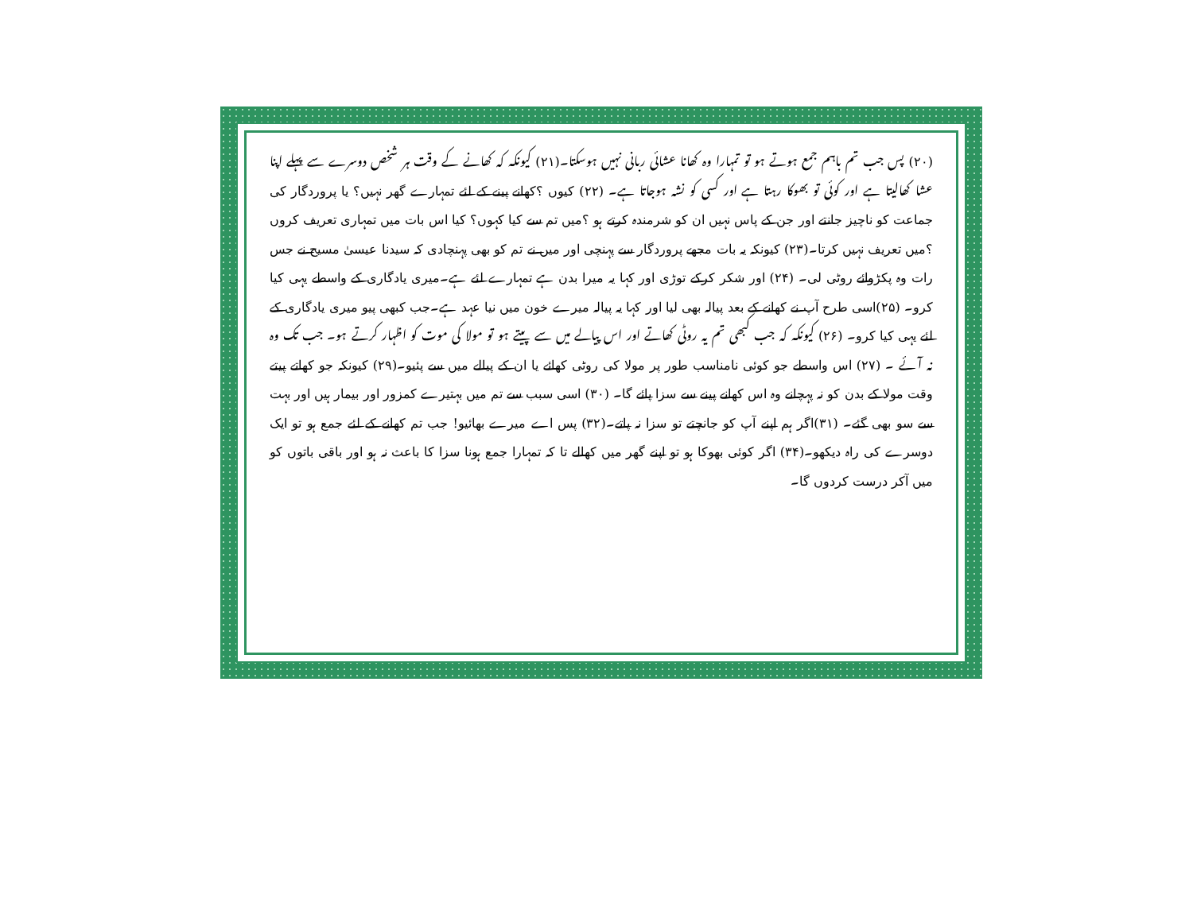(۲۰) پس جب تم باہم جمع ہوتے ہو تو تمہارا وہ کھانا عشائی ربانی نہیں ہوسکتا۔(۲۱) کیونکہ کہ کھانے کے وقت ہر شخص دوسرے سے پہلے اپنا عشا کھالیتا ہے اور کوئی تو بھوکا رہتا ہے اور کسی کو نشہ ہوجاتا ہے۔ (۲۲) کیوں ؟کھانے پینے کے لئے تمہارے گھر نہیں؟ یا پروردگار کی جماعت کو ناچیز جانتے اور جن کے پاس نہیں ان کو شرمندہ کرتے ہو ؟میں تم سے کیا کہوں؟ کیا اس بات میں تمہاری تعریف کروں ؟میں تعریف نہیں کرتا۔(۲۳) کیونکہ یہ بات مجھے پروردگار سے پہنچی اور میں نے تم کو بھی پہنچادی کہ سیدنا عیسیٰ مسیح نے جس رات وہ پکڑوائے روٹی لی۔ (۲۴) اور شکر کرکے توڑی اور کہا یہ میرا بدن ہے تمہارے لئے ہے۔میری یادگاری کے واسطے یہی کیا کرو۔ (۲۵)اسی طرح آپ نے کھانے کے بعد پیالہ بھی لیا اور کہا یہ پیالہ میرے خون میں نیا عہد ہے۔جب کبھی پیو میری یادگاری کے لئے یہی کیا کرو۔ (۲۶) کیونکہ کہ جب کبھی تم یہ روٹی کھاتے اور اس پیالے میں سے پیتے ہو تو مولا کی موت کو اظہار کرتے ہو۔ جب تک وہ نہ آئے ۔ (۲۷) اس واسطے جو کوئی نامناسب طور پر مولا کی روٹی کھائے یا ان کے پیالے میں سے پئیو۔(۲۹) کیونکہ جو کھاتے پیتے وقت مولا کے بدن کو نہ پہچانے وہ اس کھانے پینے سے سزا پائے گا۔ (۳۰) اسی سبب سے تم میں بہتیرے کمزور اور بیمار ہیں اور بہت سے سو بھی گئے۔ (۳۱)اگر ہم اپنے آپ کو جانچتے تو سزا نہ پاتے۔(۳۲) پس اے میرے بھائیو! جب تم کھانے کے لئے جمع ہو تو ایک دوسرے کی راہ دیکھو۔(۳۴) اگر کوئی بھوکا ہو تو اپنے گھر میں کھالے تا کہ تمہارا جمع ہونا سزا کا باعث نہ ہو اور باقی باتوں کو میں آکر درست کردوں گا۔